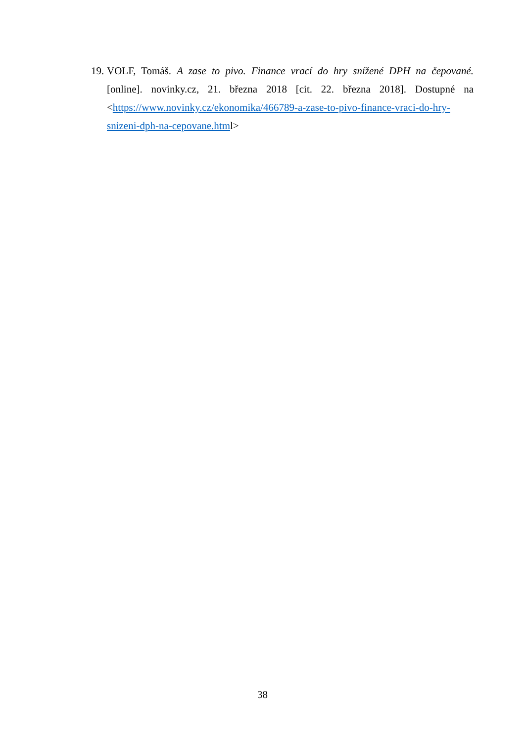19.
VOLF, Tomáš. A zase to pivo. Finance vrací do hry snížené DPH na čepované. [online]. novinky.cz, 21. března 2018 [cit. 22. března 2018]. Dostupné na <https://www.novinky.cz/ekonomika/466789-a-zase-to-pivo-finance-vraci-do-hry-snizeni-dph-na-cepovane.html>
38